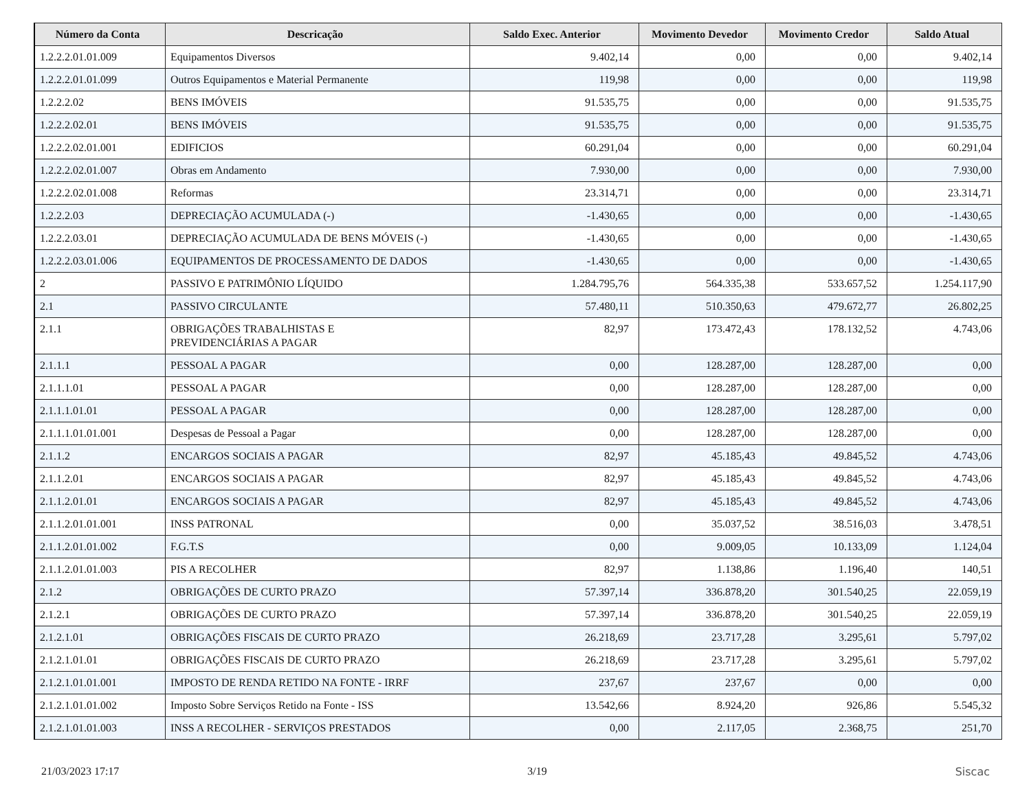| Número da Conta | Descricação | Saldo Exec. Anterior | Movimento Devedor | Movimento Credor | Saldo Atual |
| --- | --- | --- | --- | --- | --- |
| 1.2.2.2.01.01.009 | Equipamentos Diversos | 9.402,14 | 0,00 | 0,00 | 9.402,14 |
| 1.2.2.2.01.01.099 | Outros Equipamentos e Material Permanente | 119,98 | 0,00 | 0,00 | 119,98 |
| 1.2.2.2.02 | BENS IMÓVEIS | 91.535,75 | 0,00 | 0,00 | 91.535,75 |
| 1.2.2.2.02.01 | BENS IMÓVEIS | 91.535,75 | 0,00 | 0,00 | 91.535,75 |
| 1.2.2.2.02.01.001 | EDIFICIOS | 60.291,04 | 0,00 | 0,00 | 60.291,04 |
| 1.2.2.2.02.01.007 | Obras em Andamento | 7.930,00 | 0,00 | 0,00 | 7.930,00 |
| 1.2.2.2.02.01.008 | Reformas | 23.314,71 | 0,00 | 0,00 | 23.314,71 |
| 1.2.2.2.03 | DEPRECIAÇÃO ACUMULADA (-) | -1.430,65 | 0,00 | 0,00 | -1.430,65 |
| 1.2.2.2.03.01 | DEPRECIAÇÃO ACUMULADA DE BENS MÓVEIS (-) | -1.430,65 | 0,00 | 0,00 | -1.430,65 |
| 1.2.2.2.03.01.006 | EQUIPAMENTOS DE PROCESSAMENTO DE DADOS | -1.430,65 | 0,00 | 0,00 | -1.430,65 |
| 2 | PASSIVO E PATRIMÔNIO LÍQUIDO | 1.284.795,76 | 564.335,38 | 533.657,52 | 1.254.117,90 |
| 2.1 | PASSIVO CIRCULANTE | 57.480,11 | 510.350,63 | 479.672,77 | 26.802,25 |
| 2.1.1 | OBRIGAÇÕES TRABALHISTAS E PREVIDENCIÁRIAS A PAGAR | 82,97 | 173.472,43 | 178.132,52 | 4.743,06 |
| 2.1.1.1 | PESSOAL A PAGAR | 0,00 | 128.287,00 | 128.287,00 | 0,00 |
| 2.1.1.1.01 | PESSOAL A PAGAR | 0,00 | 128.287,00 | 128.287,00 | 0,00 |
| 2.1.1.1.01.01 | PESSOAL A PAGAR | 0,00 | 128.287,00 | 128.287,00 | 0,00 |
| 2.1.1.1.01.01.001 | Despesas de Pessoal a Pagar | 0,00 | 128.287,00 | 128.287,00 | 0,00 |
| 2.1.1.2 | ENCARGOS SOCIAIS A PAGAR | 82,97 | 45.185,43 | 49.845,52 | 4.743,06 |
| 2.1.1.2.01 | ENCARGOS SOCIAIS A PAGAR | 82,97 | 45.185,43 | 49.845,52 | 4.743,06 |
| 2.1.1.2.01.01 | ENCARGOS SOCIAIS A PAGAR | 82,97 | 45.185,43 | 49.845,52 | 4.743,06 |
| 2.1.1.2.01.01.001 | INSS PATRONAL | 0,00 | 35.037,52 | 38.516,03 | 3.478,51 |
| 2.1.1.2.01.01.002 | F.G.T.S | 0,00 | 9.009,05 | 10.133,09 | 1.124,04 |
| 2.1.1.2.01.01.003 | PIS A RECOLHER | 82,97 | 1.138,86 | 1.196,40 | 140,51 |
| 2.1.2 | OBRIGAÇÕES DE CURTO PRAZO | 57.397,14 | 336.878,20 | 301.540,25 | 22.059,19 |
| 2.1.2.1 | OBRIGAÇÕES DE CURTO PRAZO | 57.397,14 | 336.878,20 | 301.540,25 | 22.059,19 |
| 2.1.2.1.01 | OBRIGAÇÕES FISCAIS DE CURTO PRAZO | 26.218,69 | 23.717,28 | 3.295,61 | 5.797,02 |
| 2.1.2.1.01.01 | OBRIGAÇÕES FISCAIS DE CURTO PRAZO | 26.218,69 | 23.717,28 | 3.295,61 | 5.797,02 |
| 2.1.2.1.01.01.001 | IMPOSTO DE RENDA RETIDO NA FONTE - IRRF | 237,67 | 237,67 | 0,00 | 0,00 |
| 2.1.2.1.01.01.002 | Imposto Sobre Serviços Retido na Fonte - ISS | 13.542,66 | 8.924,20 | 926,86 | 5.545,32 |
| 2.1.2.1.01.01.003 | INSS A RECOLHER - SERVIÇOS PRESTADOS | 0,00 | 2.117,05 | 2.368,75 | 251,70 |
21/03/2023 17:17 3/19 Siscac